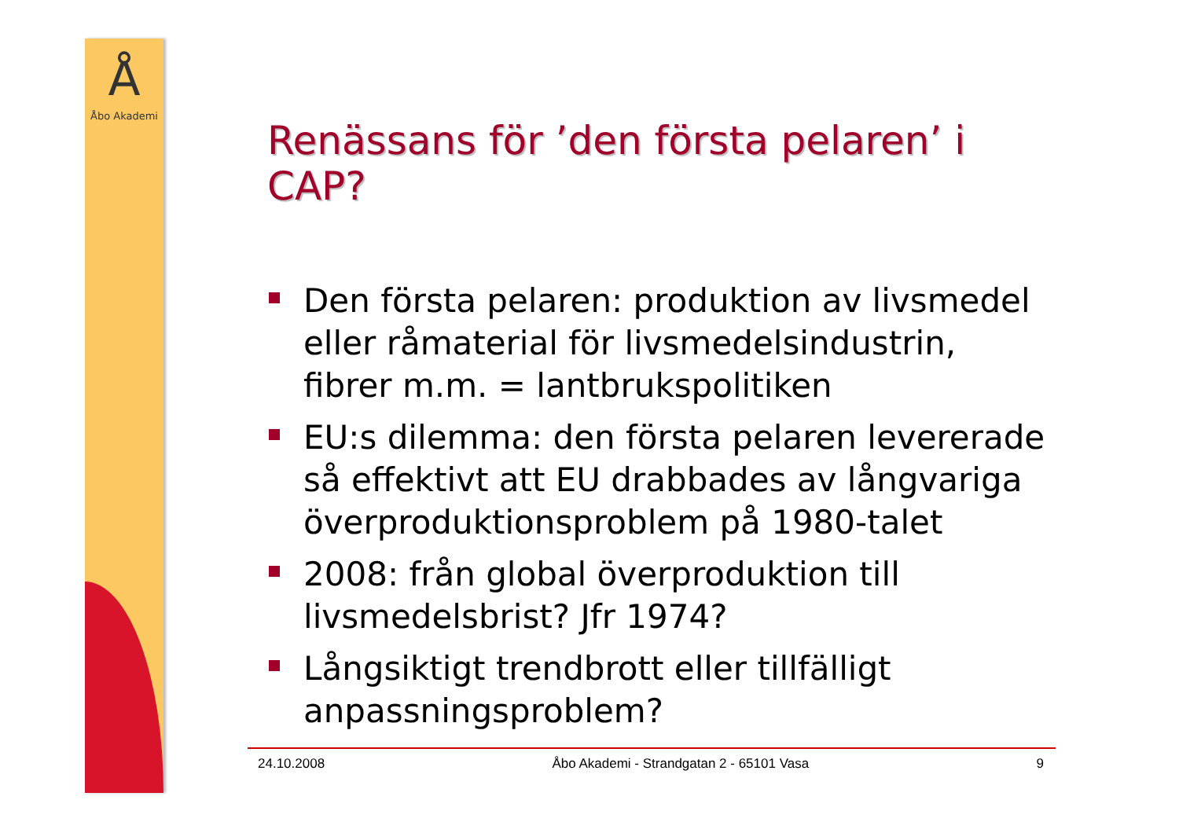Å
Åbo Akademi
Renässans för ’den första pelaren’ i CAP?
Den första pelaren: produktion av livsmedel eller råmaterial för livsmedelsindustrin, fibrer m.m. = lantbrukspolitiken
EU:s dilemma: den första pelaren levererade så effektivt att EU drabbades av långvariga överproduktionsproblem på 1980-talet
2008: från global överproduktion till livsmedelsbrist? Jfr 1974?
Långsiktigt trendbrott eller tillfälligt anpassningsproblem?
24.10.2008 Åbo Akademi - Strandgatan 2 - 65101 Vasa 9